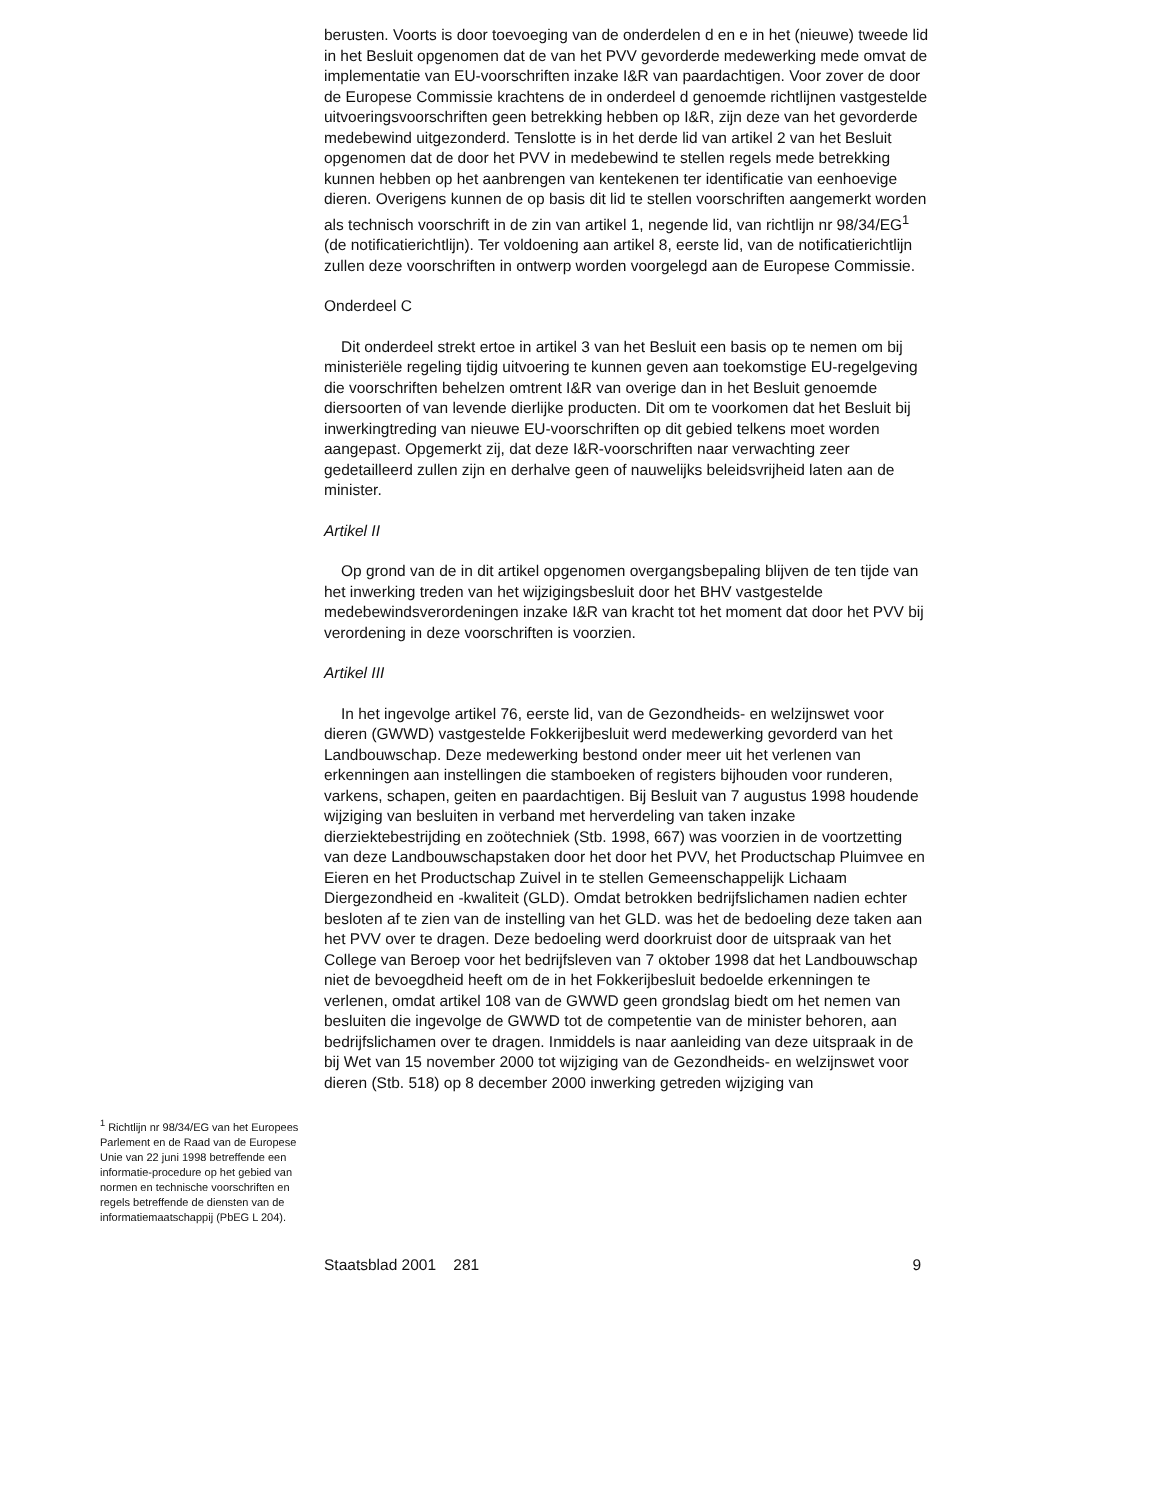<sup>1</sup> Richtlijn nr 98/34/EG van het Europees Parlement en de Raad van de Europese Unie van 22 juni 1998 betreffende een informatie-procedure op het gebied van normen en technische voorschriften en regels betreffende de diensten van de informatiemaatschappij (PbEG L 204).
berusten. Voorts is door toevoeging van de onderdelen d en e in het (nieuwe) tweede lid in het Besluit opgenomen dat de van het PVV gevorderde medewerking mede omvat de implementatie van EU-voorschriften inzake I&R van paardachtigen. Voor zover de door de Europese Commissie krachtens de in onderdeel d genoemde richtlijnen vastgestelde uitvoeringsvoorschriften geen betrekking hebben op I&R, zijn deze van het gevorderde medebewind uitgezonderd. Tenslotte is in het derde lid van artikel 2 van het Besluit opgenomen dat de door het PVV in medebewind te stellen regels mede betrekking kunnen hebben op het aanbrengen van kentekenen ter identificatie van eenhoevige dieren. Overigens kunnen de op basis dit lid te stellen voorschriften aangemerkt worden als technisch voorschrift in de zin van artikel 1, negende lid, van richtlijn nr 98/34/EG<sup>1</sup> (de notificatierichtlijn). Ter voldoening aan artikel 8, eerste lid, van de notificatierichtlijn zullen deze voorschriften in ontwerp worden voorgelegd aan de Europese Commissie.
Onderdeel C
Dit onderdeel strekt ertoe in artikel 3 van het Besluit een basis op te nemen om bij ministeriële regeling tijdig uitvoering te kunnen geven aan toekomstige EU-regelgeving die voorschriften behelzen omtrent I&R van overige dan in het Besluit genoemde diersoorten of van levende dierlijke producten. Dit om te voorkomen dat het Besluit bij inwerkingtreding van nieuwe EU-voorschriften op dit gebied telkens moet worden aangepast. Opgemerkt zij, dat deze I&R-voorschriften naar verwachting zeer gedetailleerd zullen zijn en derhalve geen of nauwelijks beleidsvrijheid laten aan de minister.
Artikel II
Op grond van de in dit artikel opgenomen overgangsbepaling blijven de ten tijde van het inwerking treden van het wijzigingsbesluit door het BHV vastgestelde medebewindsverordeningen inzake I&R van kracht tot het moment dat door het PVV bij verordening in deze voorschriften is voorzien.
Artikel III
In het ingevolge artikel 76, eerste lid, van de Gezondheids- en welzijnswet voor dieren (GWWD) vastgestelde Fokkerijbesluit werd medewerking gevorderd van het Landbouwschap. Deze medewerking bestond onder meer uit het verlenen van erkenningen aan instellingen die stamboeken of registers bijhouden voor runderen, varkens, schapen, geiten en paardachtigen. Bij Besluit van 7 augustus 1998 houdende wijziging van besluiten in verband met herverdeling van taken inzake dierziektebestrijding en zoötechniek (Stb. 1998, 667) was voorzien in de voortzetting van deze Landbouwschapstaken door het door het PVV, het Productschap Pluimvee en Eieren en het Productschap Zuivel in te stellen Gemeenschappelijk Lichaam Diergezondheid en -kwaliteit (GLD). Omdat betrokken bedrijfslichamen nadien echter besloten af te zien van de instelling van het GLD. was het de bedoeling deze taken aan het PVV over te dragen. Deze bedoeling werd doorkruist door de uitspraak van het College van Beroep voor het bedrijfsleven van 7 oktober 1998 dat het Landbouwschap niet de bevoegdheid heeft om de in het Fokkerijbesluit bedoelde erkenningen te verlenen, omdat artikel 108 van de GWWD geen grondslag biedt om het nemen van besluiten die ingevolge de GWWD tot de competentie van de minister behoren, aan bedrijfslichamen over te dragen. Inmiddels is naar aanleiding van deze uitspraak in de bij Wet van 15 november 2000 tot wijziging van de Gezondheids- en welzijnswet voor dieren (Stb. 518) op 8 december 2000 inwerking getreden wijziging van
Staatsblad 2001 281 9